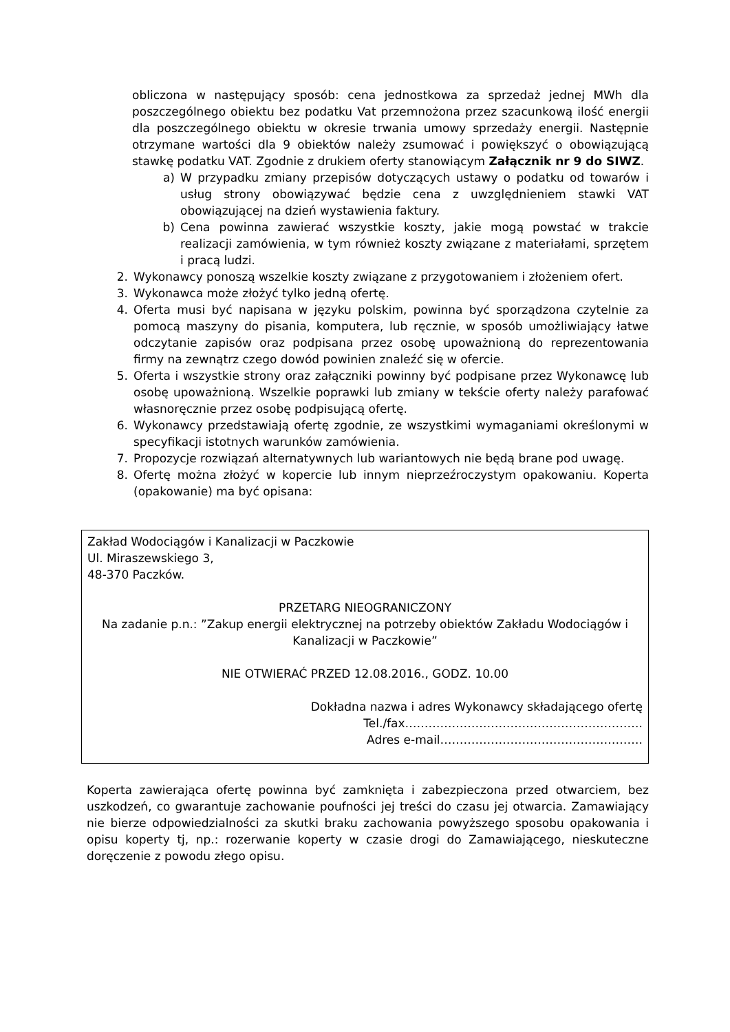obliczona w następujący sposób: cena jednostkowa za sprzedaż jednej MWh dla poszczególnego obiektu bez podatku Vat przemnożona przez szacunkową ilość energii dla poszczególnego obiektu w okresie trwania umowy sprzedaży energii. Następnie otrzymane wartości dla 9 obiektów należy zsumować i powiększyć o obowiązującą stawkę podatku VAT. Zgodnie z drukiem oferty stanowiącym Załącznik nr 9 do SIWZ.
a) W przypadku zmiany przepisów dotyczących ustawy o podatku od towarów i usług strony obowiązywać będzie cena z uwzględnieniem stawki VAT obowiązującej na dzień wystawienia faktury.
b) Cena powinna zawierać wszystkie koszty, jakie mogą powstać w trakcie realizacji zamówienia, w tym również koszty związane z materiałami, sprzętem i pracą ludzi.
2. Wykonawcy ponoszą wszelkie koszty związane z przygotowaniem i złożeniem ofert.
3. Wykonawca może złożyć tylko jedną ofertę.
4. Oferta musi być napisana w języku polskim, powinna być sporządzona czytelnie za pomocą maszyny do pisania, komputera, lub ręcznie, w sposób umożliwiający łatwe odczytanie zapisów oraz podpisana przez osobę upoważnioną do reprezentowania firmy na zewnątrz czego dowód powinien znaleźć się w ofercie.
5. Oferta i wszystkie strony oraz załączniki powinny być podpisane przez Wykonawcę lub osobę upoważnioną. Wszelkie poprawki lub zmiany w tekście oferty należy parafować własnoręcznie przez osobę podpisującą ofertę.
6. Wykonawcy przedstawiają ofertę zgodnie, ze wszystkimi wymaganiami określonymi w specyfikacji istotnych warunków zamówienia.
7. Propozycje rozwiązań alternatywnych lub wariantowych nie będą brane pod uwagę.
8. Ofertę można złożyć w kopercie lub innym nieprzeźroczystym opakowaniu. Koperta (opakowanie) ma być opisana:
Zakład Wodociągów i Kanalizacji w Paczkowie
Ul. Miraszewskiego 3,
48-370 Paczków.
PRZETARG NIEOGRANICZONY
Na zadanie p.n.: ”Zakup energii elektrycznej na potrzeby obiektów Zakładu Wodociągów i Kanalizacji w Paczkowie”
NIE OTWIERAĆ PRZED 12.08.2016., GODZ. 10.00
Dokładna nazwa i adres Wykonawcy składającego ofertę
Tel./fax…………………………………………………….
Adres e-mail…………………………………………….
Koperta zawierająca ofertę powinna być zamknięta i zabezpieczona przed otwarciem, bez uszkodzeń, co gwarantuje zachowanie poufności jej treści do czasu jej otwarcia. Zamawiający nie bierze odpowiedzialności za skutki braku zachowania powyższego sposobu opakowania i opisu koperty tj, np.: rozerwanie koperty w czasie drogi do Zamawiającego, nieskuteczne doręczenie z powodu złego opisu.